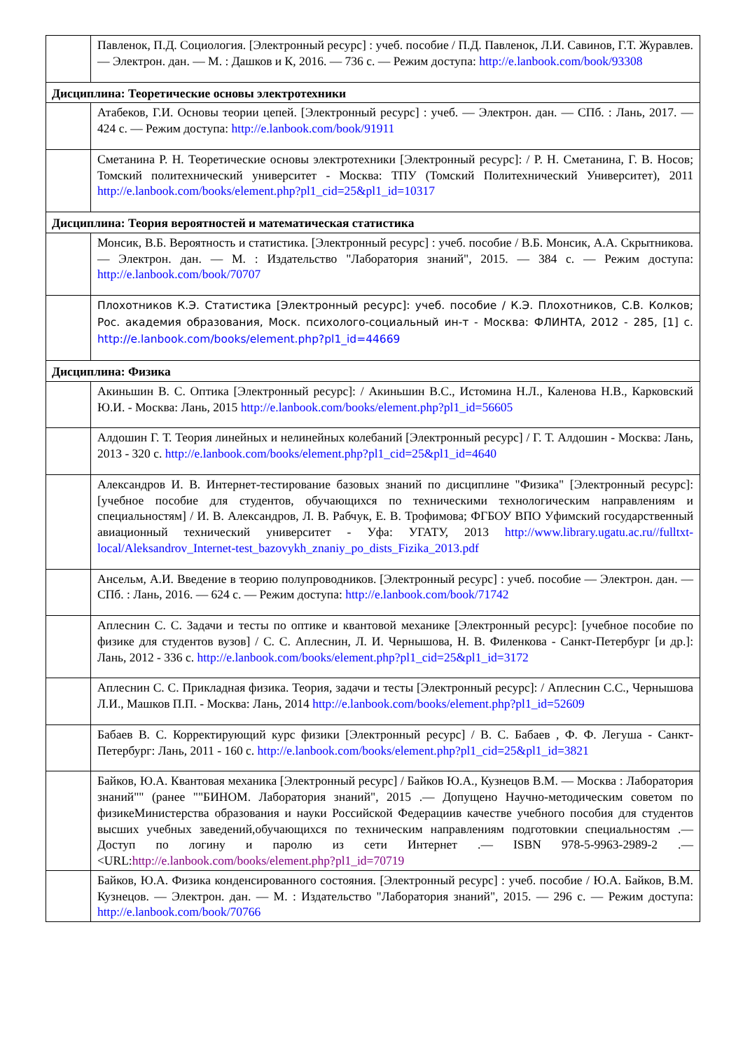| | Павленок, П.Д. Социология. [Электронный ресурс] : учеб. пособие / П.Д. Павленок, Л.И. Савинов, Г.Т. Журавлев. — Электрон. дан. — М. : Дашков и К, 2016. — 736 с. — Режим доступа: http://e.lanbook.com/book/93308 |
| Дисциплина: Теоретические основы электротехники | |
| | Атабеков, Г.И. Основы теории цепей. [Электронный ресурс] : учеб. — Электрон. дан. — СПб. : Лань, 2017. — 424 с. — Режим доступа: http://e.lanbook.com/book/91911 |
| | Сметанина Р. Н. Теоретические основы электротехники [Электронный ресурс]: / Р. Н. Сметанина, Г. В. Носов; Томский политехнический университет - Москва: ТПУ (Томский Политехнический Университет), 2011 http://e.lanbook.com/books/element.php?pl1_cid=25&pl1_id=10317 |
| Дисциплина: Теория вероятностей и математическая статистика | |
| | Монсик, В.Б. Вероятность и статистика. [Электронный ресурс] : учеб. пособие / В.Б. Монсик, А.А. Скрытникова. — Электрон. дан. — М. : Издательство "Лаборатория знаний", 2015. — 384 с. — Режим доступа: http://e.lanbook.com/book/70707 |
| | Плохотников К.Э. Статистика [Электронный ресурс]: учеб. пособие / К.Э. Плохотников, С.В. Колков; Рос. академия образования, Моск. психолого-социальный ин-т - Москва: ФЛИНТА, 2012 - 285, [1] с. http://e.lanbook.com/books/element.php?pl1_id=44669 |
| Дисциплина: Физика | |
| | Акиньшин В. С. Оптика [Электронный ресурс]: / Акиньшин В.С., Истомина Н.Л., Каленова Н.В., Карковский Ю.И. - Москва: Лань, 2015 http://e.lanbook.com/books/element.php?pl1_id=56605 |
| | Алдошин Г. Т. Теория линейных и нелинейных колебаний [Электронный ресурс] / Г. Т. Алдошин - Москва: Лань, 2013 - 320 с. http://e.lanbook.com/books/element.php?pl1_cid=25&pl1_id=4640 |
| | Александров И. В. Интернет-тестирование базовых знаний по дисциплине "Физика" [Электронный ресурс]: [учебное пособие для студентов, обучающихся по техническими технологическим направлениям и специальностям] / И. В. Александров, Л. В. Рабчук, Е. В. Трофимова; ФГБОУ ВПО Уфимский государственный авиационный технический университет - Уфа: УГАТУ, 2013 http://www.library.ugatu.ac.ru//fulltxt-local/Aleksandrov_Internet-test_bazovykh_znaniy_po_dists_Fizika_2013.pdf |
| | Ансельм, А.И. Введение в теорию полупроводников. [Электронный ресурс] : учеб. пособие — Электрон. дан. — СПб. : Лань, 2016. — 624 с. — Режим доступа: http://e.lanbook.com/book/71742 |
| | Аплеснин С. С. Задачи и тесты по оптике и квантовой механике [Электронный ресурс]: [учебное пособие по физике для студентов вузов] / С. С. Аплеснин, Л. И. Чернышова, Н. В. Филенкова - Санкт-Петербург [и др.]: Лань, 2012 - 336 с. http://e.lanbook.com/books/element.php?pl1_cid=25&pl1_id=3172 |
| | Аплеснин С. С. Прикладная физика. Теория, задачи и тесты [Электронный ресурс]: / Аплеснин С.С., Чернышова Л.И., Машков П.П. - Москва: Лань, 2014 http://e.lanbook.com/books/element.php?pl1_id=52609 |
| | Бабаев В. С. Корректирующий курс физики [Электронный ресурс] / В. С. Бабаев , Ф. Ф. Легуша - Санкт-Петербург: Лань, 2011 - 160 с. http://e.lanbook.com/books/element.php?pl1_cid=25&pl1_id=3821 |
| | Байков, Ю.А. Квантовая механика [Электронный ресурс] / Байков Ю.А., Кузнецов В.М. — Москва : Лаборатория знаний"" (ранее ""БИНОМ. Лаборатория знаний", 2015 .— Допущено Научно-методическим советом по физикеМинистерства образования и науки Российской Федерациив качестве учебного пособия для студентов высших учебных заведений,обучающихся по техническим направлениям подготовкии специальностям .— Доступ по логину и паролю из сети Интернет .— ISBN 978-5-9963-2989-2 .— <URL: http://e.lanbook.com/books/element.php?pl1_id=70719 |
| | Байков, Ю.А. Физика конденсированного состояния. [Электронный ресурс] : учеб. пособие / Ю.А. Байков, В.М. Кузнецов. — Электрон. дан. — М. : Издательство "Лаборатория знаний", 2015. — 296 с. — Режим доступа: http://e.lanbook.com/book/70766 |